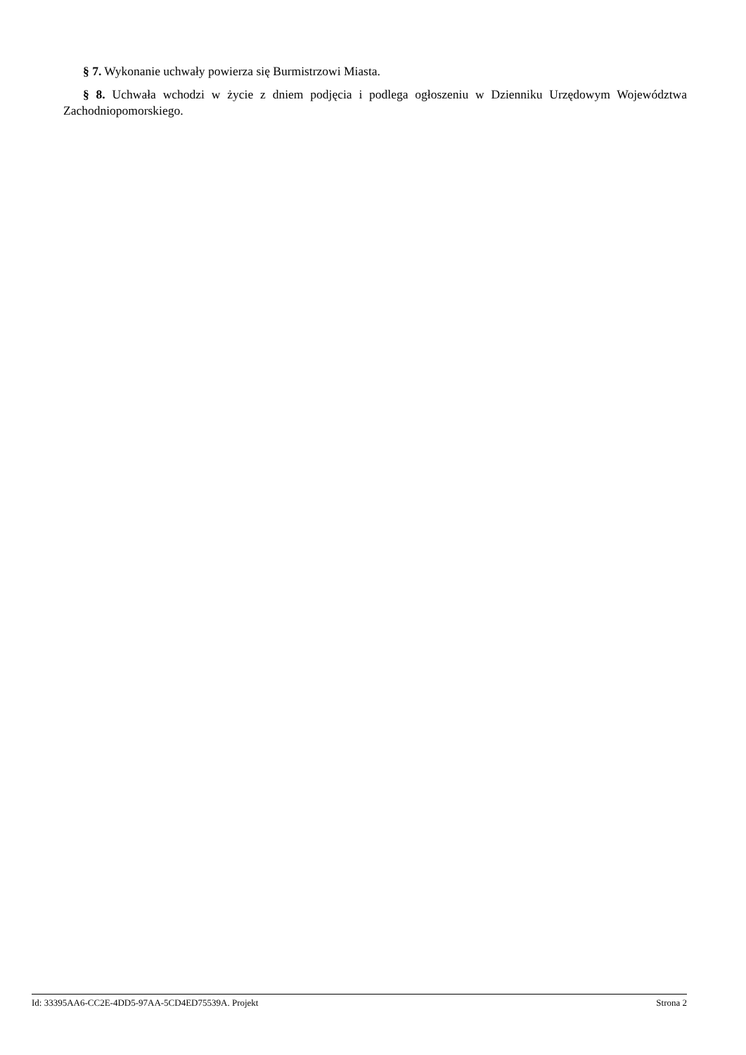§ 7. Wykonanie uchwały powierza się Burmistrzowi Miasta.
§ 8. Uchwała wchodzi w życie z dniem podjęcia i podlega ogłoszeniu w Dzienniku Urzędowym Województwa Zachodniopomorskiego.
Id: 33395AA6-CC2E-4DD5-97AA-5CD4ED75539A. Projekt Strona 2